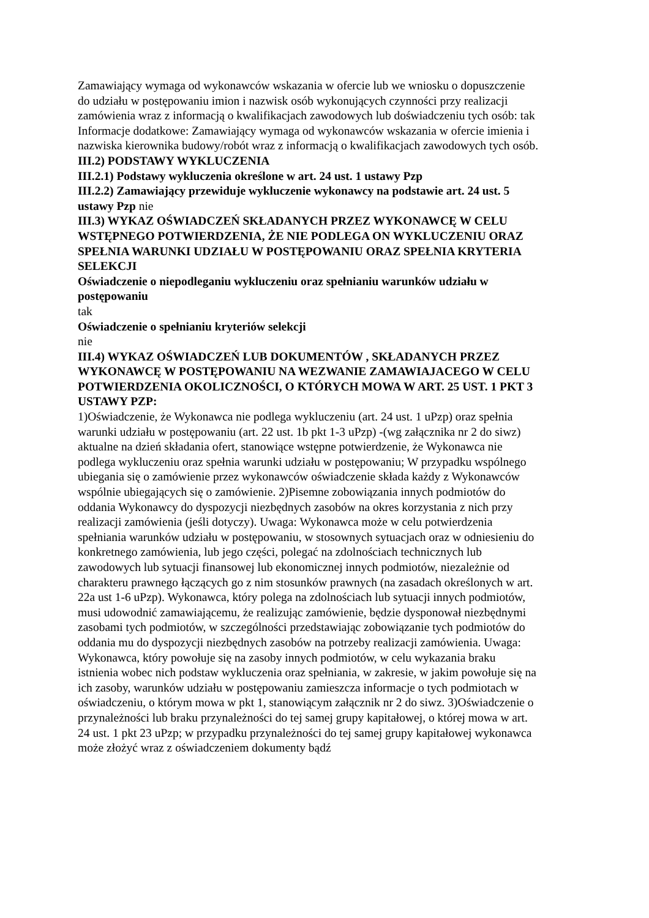Zamawiający wymaga od wykonawców wskazania w ofercie lub we wniosku o dopuszczenie do udziału w postępowaniu imion i nazwisk osób wykonujących czynności przy realizacji zamówienia wraz z informacją o kwalifikacjach zawodowych lub doświadczeniu tych osób: tak
Informacje dodatkowe: Zamawiający wymaga od wykonawców wskazania w ofercie imienia i nazwiska kierownika budowy/robót wraz z informacją o kwalifikacjach zawodowych tych osób.
III.2) PODSTAWY WYKLUCZENIA
III.2.1) Podstawy wykluczenia określone w art. 24 ust. 1 ustawy Pzp
III.2.2) Zamawiający przewiduje wykluczenie wykonawcy na podstawie art. 24 ust. 5 ustawy Pzp nie
III.3) WYKAZ OŚWIADCZEŃ SKŁADANYCH PRZEZ WYKONAWCĘ W CELU WSTĘPNEGO POTWIERDZENIA, ŻE NIE PODLEGA ON WYKLUCZENIU ORAZ SPEŁNIA WARUNKI UDZIAŁU W POSTĘPOWANIU ORAZ SPEŁNIA KRYTERIA SELEKCJI
Oświadczenie o niepodleganiu wykluczeniu oraz spełnianiu warunków udziału w postępowaniu
tak
Oświadczenie o spełnianiu kryteriów selekcji
nie
III.4) WYKAZ OŚWIADCZEŃ LUB DOKUMENTÓW , SKŁADANYCH PRZEZ WYKONAWCĘ W POSTĘPOWANIU NA WEZWANIE ZAMAWIAJACEGO W CELU POTWIERDZENIA OKOLICZNOŚCI, O KTÓRYCH MOWA W ART. 25 UST. 1 PKT 3 USTAWY PZP:
1)Oświadczenie, że Wykonawca nie podlega wykluczeniu (art. 24 ust. 1 uPzp) oraz spełnia warunki udziału w postępowaniu (art. 22 ust. 1b pkt 1-3 uPzp) -(wg załącznika nr 2 do siwz) aktualne na dzień składania ofert, stanowiące wstępne potwierdzenie, że Wykonawca nie podlega wykluczeniu oraz spełnia warunki udziału w postępowaniu; W przypadku wspólnego ubiegania się o zamówienie przez wykonawców oświadczenie składa każdy z Wykonawców wspólnie ubiegających się o zamówienie. 2)Pisemne zobowiązania innych podmiotów do oddania Wykonawcy do dyspozycji niezbędnych zasobów na okres korzystania z nich przy realizacji zamówienia (jeśli dotyczy). Uwaga: Wykonawca może w celu potwierdzenia spełniania warunków udziału w postępowaniu, w stosownych sytuacjach oraz w odniesieniu do konkretnego zamówienia, lub jego części, polegać na zdolnościach technicznych lub zawodowych lub sytuacji finansowej lub ekonomicznej innych podmiotów, niezależnie od charakteru prawnego łączących go z nim stosunków prawnych (na zasadach określonych w art. 22a ust 1-6 uPzp). Wykonawca, który polega na zdolnościach lub sytuacji innych podmiotów, musi udowodnić zamawiającemu, że realizując zamówienie, będzie dysponował niezbędnymi zasobami tych podmiotów, w szczególności przedstawiając zobowiązanie tych podmiotów do oddania mu do dyspozycji niezbędnych zasobów na potrzeby realizacji zamówienia. Uwaga: Wykonawca, który powołuje się na zasoby innych podmiotów, w celu wykazania braku istnienia wobec nich podstaw wykluczenia oraz spełniania, w zakresie, w jakim powołuje się na ich zasoby, warunków udziału w postępowaniu zamieszcza informacje o tych podmiotach w oświadczeniu, o którym mowa w pkt 1, stanowiącym załącznik nr 2 do siwz. 3)Oświadczenie o przynależności lub braku przynależności do tej samej grupy kapitałowej, o której mowa w art. 24 ust. 1 pkt 23 uPzp; w przypadku przynależności do tej samej grupy kapitałowej wykonawca może złożyć wraz z oświadczeniem dokumenty bądź